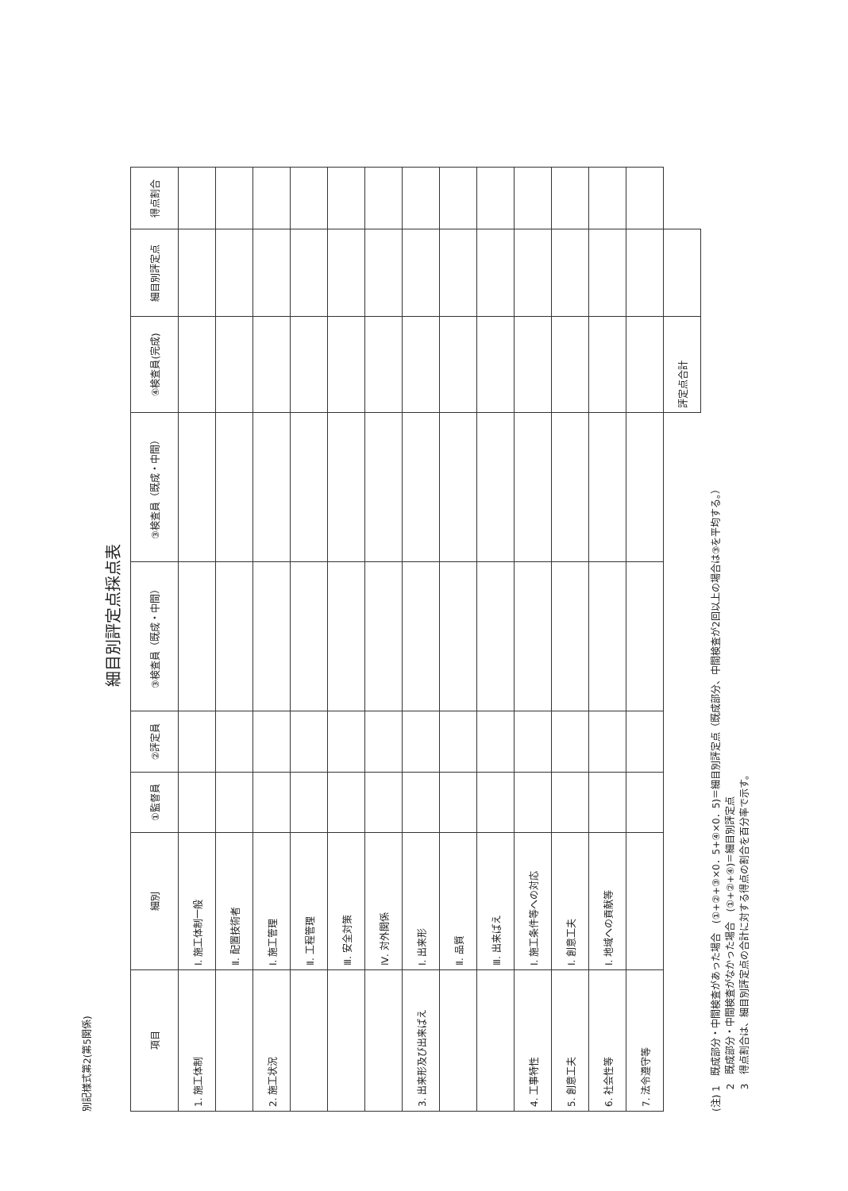別記様式第2(第5関係)
細目別評定点採点表
| 項目 | 細別 | ①監督員 | ②評定員 | ③検査員（既成・中間） | ③検査員（既成・中間） | ④検査員(完成) | 細目別評定点 | 得点割合 |
| --- | --- | --- | --- | --- | --- | --- | --- | --- |
| 1. 施工体制 | Ⅰ. 施工体制一般 | | | | | | | |
| | Ⅱ. 配置技術者 | | | | | | | |
| 2. 施工状況 | Ⅰ. 施工管理 | | | | | | | |
| | Ⅱ. 工程管理 | | | | | | | |
| | Ⅲ. 安全対策 | | | | | | | |
| | Ⅳ. 対外関係 | | | | | | | |
| 3. 出来形及び出来ばえ | Ⅰ. 出来形 | | | | | | | |
| | Ⅱ. 品質 | | | | | | | |
| | Ⅲ. 出来ばえ | | | | | | | |
| 4. 工事特性 | Ⅰ. 施工条件等への対応 | | | | | | | |
| 5. 創意工夫 | Ⅰ. 創意工夫 | | | | | | | |
| 6. 社会性等 | Ⅰ. 地域への貢献等 | | | | | | | |
| 7. 法令遵守等 | | | | | | | | |
| | | | | | | 評定点合計 | | |
(注) 1　既成部分・中間検査があった場合　(①+②+③×0．5+④×0．5)＝細目別評定点（既成部分、中間検査が2回以上の場合は③を平均する。）
　　 2　既成部分・中間検査がなかった場合　(①+②+④)＝細目別評定点
　　 3　得点割合は、細目別評定点の合計に対する得点の割合を百分率で示す。